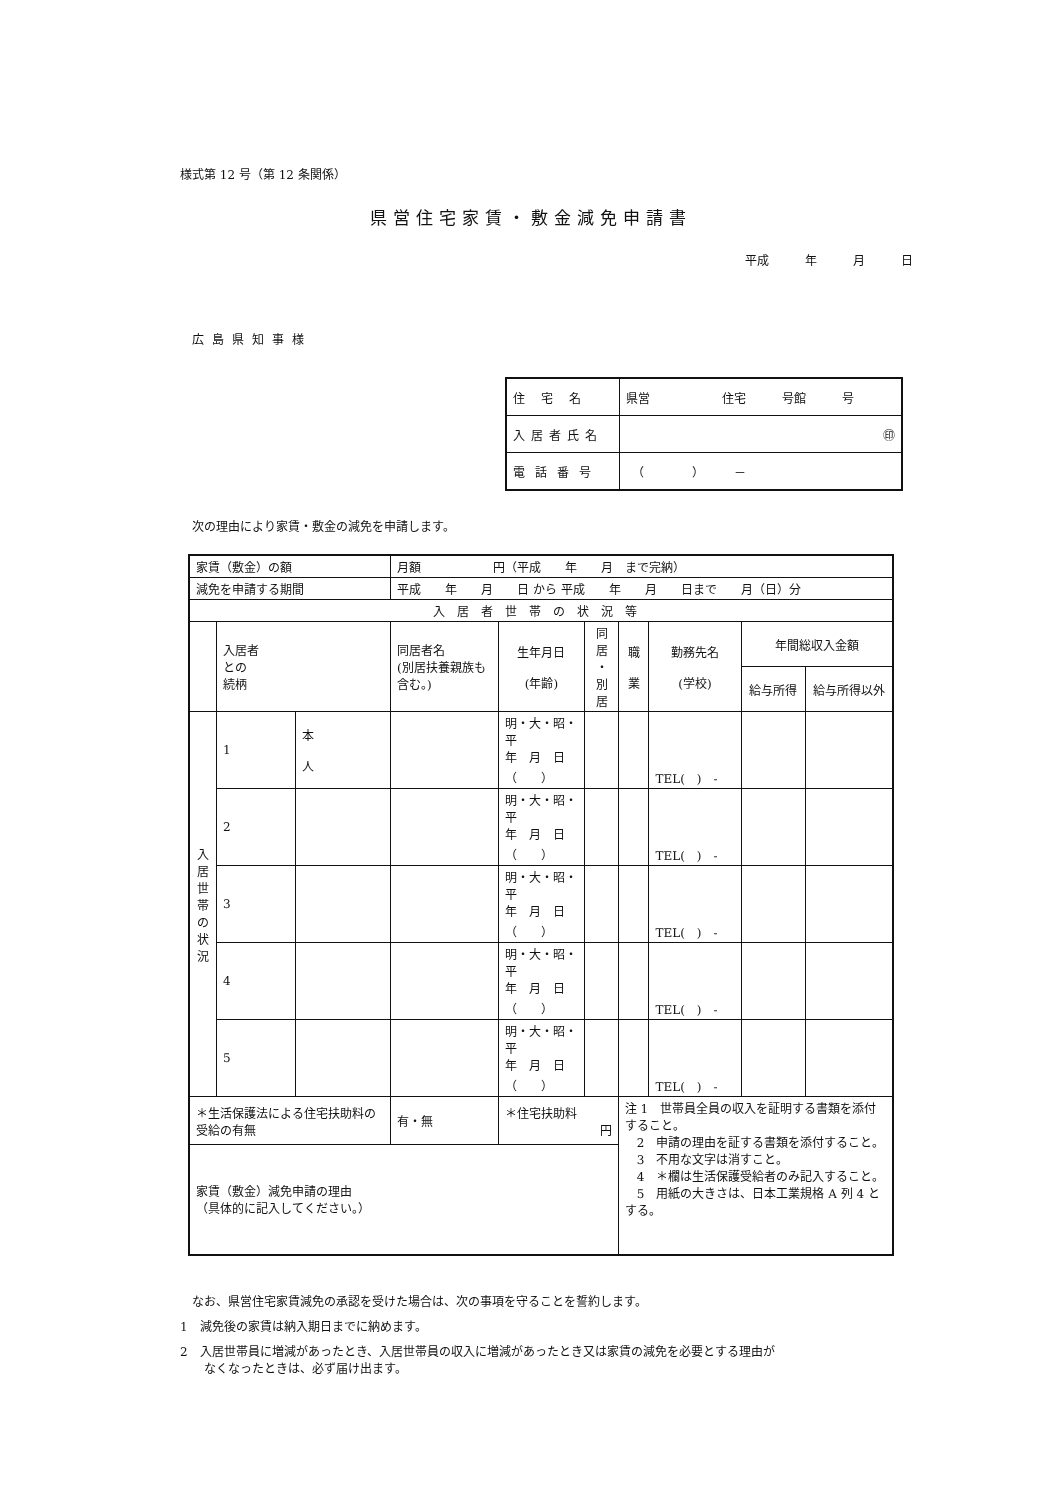様式第 12 号（第 12 条関係）
県営住宅家賃・敷金減免申請書
平成　　　年　　　月　　　日
広島県知事様
| 住宅名 | 県営 住宅 号館 号 |
| 入居者氏名 | ㊞ |
| 電話番号 | （ ） － |
次の理由により家賃・敷金の減免を申請します。
| 家賃（敷金）の額 | | | 月額 円（平成 年 月 まで完納） | | | | | | |
| 減免を申請する期間 | | | 平成 年 月 日 から 平成 年 月 日まで 月（日）分 | | | | | | |
| 入居者世帯の状況等 | | | | | | | | | |
| | 入居者 との 続柄 | | 同居者名 (別居扶養親族も含む。) | 生年月日 (年齢) | 同居 ・ 別居 | 職 業 | 勤務先名 (学校) | 年間総収入金額 | |
| | | | | | | | | 給与所得 | 給与所得以外 |
| 入 居 世 帯 の 状 況 | 1 | 本 人 | | 明・大・昭・平 年 月 日 （ ） | | | TEL( ) - | | |
| | 2 | | | 明・大・昭・平 年 月 日 （ ） | | | TEL( ) - | | |
| | 3 | | | 明・大・昭・平 年 月 日 （ ） | | | TEL( ) - | | |
| | 4 | | | 明・大・昭・平 年 月 日 （ ） | | | TEL( ) - | | |
| | 5 | | | 明・大・昭・平 年 月 日 （ ） | | | TEL( ) - | | |
| ＊生活保護法による住宅扶助料の受給の有無 | | | 有・無 | ＊住宅扶助料 円 | | 注 1 世帯員全員の収入を証明する書類を添付すること。 2 申請の理由を証する書類を添付すること。 3 不用な文字は消すこと。 4 ＊欄は生活保護受給者のみ記入すること。 5 用紙の大きさは、日本工業規格 A 列 4 とする。 | | | |
| 家賃（敷金）減免申請の理由 （具体的に記入してください。） | | | | | | | | | |
なお、県営住宅家賃減免の承認を受けた場合は、次の事項を守ることを誓約します。
1　減免後の家賃は納入期日までに納めます。
2　入居世帯員に増減があったとき、入居世帯員の収入に増減があったとき又は家賃の減免を必要とする理由が
　　なくなったときは、必ず届け出ます。